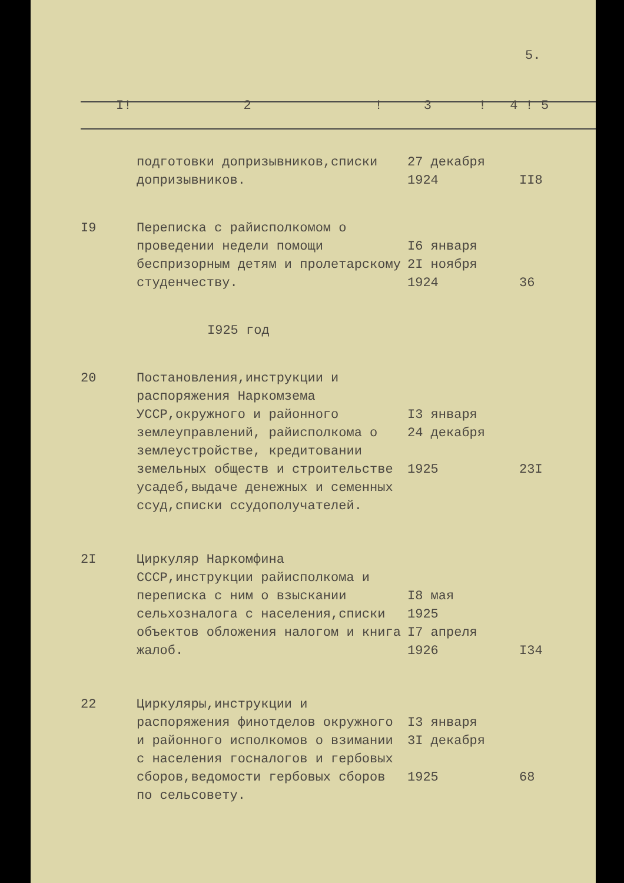5.
| I! 2 ! 3 ! 4 ! 5 | | | |
| | подготовки допризывников,списки допризывников. | 27 декабря 1924 | II8 |
| I9 | Переписка с райисполкомом о проведении недели помощи беспризорным детям и пролетарскому студенчеству. | I6 января 2I ноября 1924 | 36 |
| | I925 год | | |
| 20 | Постановления,инструкции и распоряжения Наркомзема УССР,окружного и районного землеуправлений, райисполкома о землеустройстве, кредитовании земельных обществ и строительстве усадеб,выдаче денежных и семенных ссуд,списки ссудополучателей. | I3 января 24 декабря 1925 | 23I |
| 2I | Циркуляр Наркомфина СССР,инструкции райисполкома и переписка с ним о взыскании сельхозналога с населения,списки объектов обложения налогом и книга жалоб. | I8 мая 1925 I7 апреля 1926 | I34 |
| 22 | Циркуляры,инструкции и распоряжения финотделов окружного и районного исполкомов о взимании с населения госналогов и гербовых сборов,ведомости гербовых сборов по сельсовету. | I3 января 3I декабря 1925 | 68 |